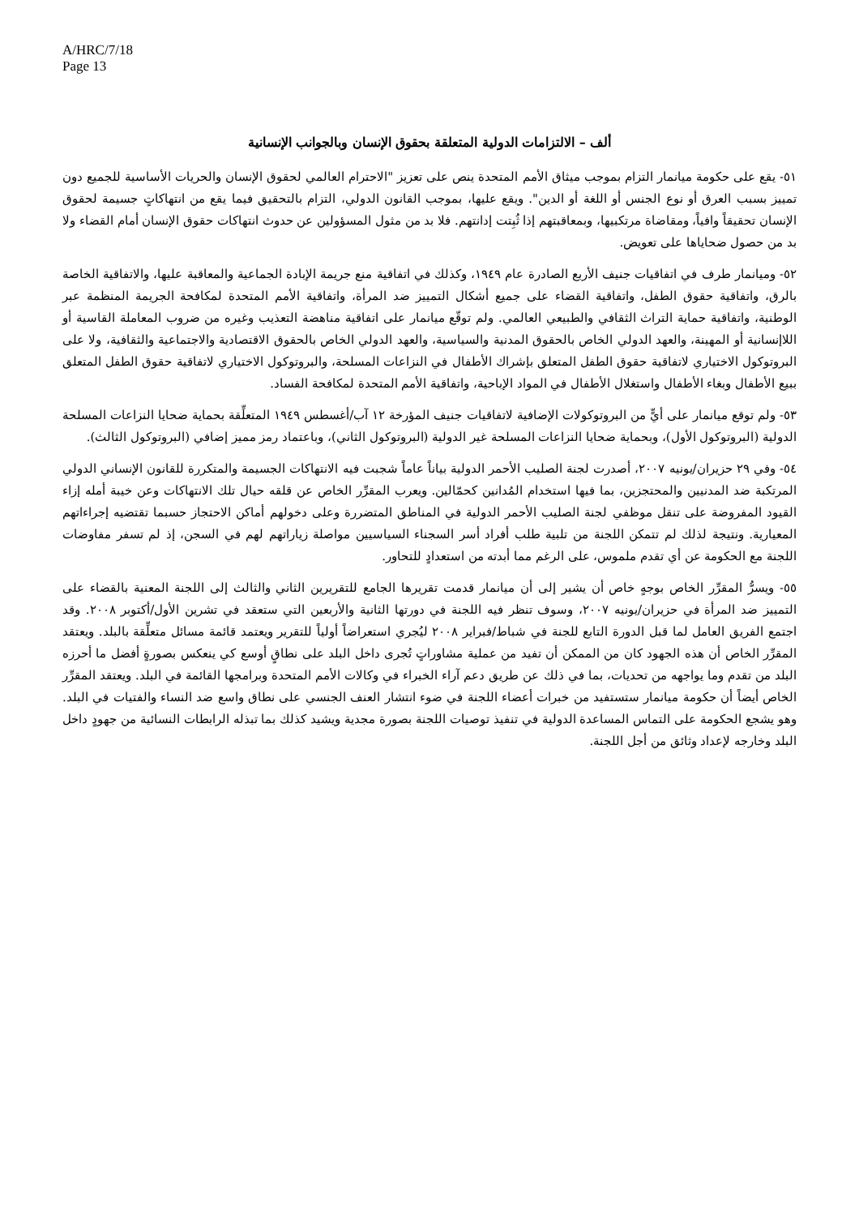A/HRC/7/18
Page 13
ألف – الالتزامات الدولية المتعلقة بحقوق الإنسان وبالجوانب الإنسانية
٥١- يقع على حكومة ميانمار التزام بموجب ميثاق الأمم المتحدة ينص على تعزيز "الاحترام العالمي لحقوق الإنسان والحريات الأساسية للجميع دون تمييز بسبب العرق أو نوع الجنس أو اللغة أو الدين". ويقع عليها، بموجب القانون الدولي، التزام بالتحقيق فيما يقع من انتهاكاتٍ جسيمة لحقوق الإنسان تحقيقاً وافياً، ومقاضاة مرتكبيها، وبمعاقبتهم إذا ثُبِتت إدانتهم. فلا بد من مثول المسؤولين عن حدوث انتهاكات حقوق الإنسان أمام القضاء ولا بد من حصول ضحاياها على تعويض.
٥٢- وميانمار طرف في اتفاقيات جنيف الأربع الصادرة عام ١٩٤٩، وكذلك في اتفاقية منع جريمة الإبادة الجماعية والمعاقبة عليها، والاتفاقية الخاصة بالرق، واتفاقية حقوق الطفل، واتفاقية القضاء على جميع أشكال التمييز ضد المرأة، واتفاقية الأمم المتحدة لمكافحة الجريمة المنظمة عبر الوطنية، واتفاقية حماية التراث الثقافي والطبيعي العالمي. ولم توقّع ميانمار على اتفاقية مناهضة التعذيب وغيره من ضروب المعاملة القاسية أو اللاإنسانية أو المهينة، والعهد الدولي الخاص بالحقوق المدنية والسياسية، والعهد الدولي الخاص بالحقوق الاقتصادية والاجتماعية والثقافية، ولا على البروتوكول الاختياري لاتفاقية حقوق الطفل المتعلق بإشراك الأطفال في النزاعات المسلحة، والبروتوكول الاختياري لاتفاقية حقوق الطفل المتعلق ببيع الأطفال وبغاء الأطفال واستغلال الأطفال في المواد الإباحية، واتفاقية الأمم المتحدة لمكافحة الفساد.
٥٣- ولم توقع ميانمار على أيٍّ من البروتوكولات الإضافية لاتفاقيات جنيف المؤرخة ١٢ آب/أغسطس ١٩٤٩ المتعلِّقة بحماية ضحايا النزاعات المسلحة الدولية (البروتوكول الأول)، وبحماية ضحايا النزاعات المسلحة غير الدولية (البروتوكول الثاني)، وباعتماد رمز مميز إضافي (البروتوكول الثالث).
٥٤- وفي ٢٩ حزيران/يونيه ٢٠٠٧، أصدرت لجنة الصليب الأحمر الدولية بياناً عاماً شجبت فيه الانتهاكات الجسيمة والمتكررة للقانون الإنساني الدولي المرتكبة ضد المدنيين والمحتجزين، بما فيها استخدام المُدانين كحمّالين. ويعرب المقرِّر الخاص عن قلقه حيال تلك الانتهاكات وعن خيبة أمله إزاء القيود المفروضة على تنقل موظفي لجنة الصليب الأحمر الدولية في المناطق المتضررة وعلى دخولهم أماكن الاحتجاز حسبما تقتضيه إجراءاتهم المعيارية. ونتيجة لذلك لم تتمكن اللجنة من تلبية طلب أفراد أسر السجناء السياسيين مواصلة زياراتهم لهم في السجن، إذ لم تسفر مفاوضات اللجنة مع الحكومة عن أي تقدم ملموس، على الرغم مما أبدته من استعدادٍ للتحاور.
٥٥- ويسرُّ المقرِّر الخاص بوجهٍ خاص أن يشير إلى أن ميانمار قدمت تقريرها الجامع للتقريرين الثاني والثالث إلى اللجنة المعنية بالقضاء على التمييز ضد المرأة في حزيران/يونيه ٢٠٠٧، وسوف تنظر فيه اللجنة في دورتها الثانية والأربعين التي ستعقد في تشرين الأول/أكتوبر ٢٠٠٨. وقد اجتمع الفريق العامل لما قبل الدورة التابع للجنة في شباط/فبراير ٢٠٠٨ ليُجري استعراضاً أولياً للتقرير ويعتمد قائمة مسائل متعلِّقة بالبلد. ويعتقد المقرِّر الخاص أن هذه الجهود كان من الممكن أن تفيد من عملية مشاوراتٍ تُجرى داخل البلد على نطاقٍ أوسع كي ينعكس بصورةٍ أفضل ما أحرزه البلد من تقدم وما يواجهه من تحديات، بما في ذلك عن طريق دعم آراء الخبراء في وكالات الأمم المتحدة وبرامجها القائمة في البلد. ويعتقد المقرِّر الخاص أيضاً أن حكومة ميانمار ستستفيد من خبرات أعضاء اللجنة في ضوء انتشار العنف الجنسي على نطاق واسع ضد النساء والفتيات في البلد. وهو يشجع الحكومة على التماس المساعدة الدولية في تنفيذ توصيات اللجنة بصورة مجدية ويشيد كذلك بما تبذله الرابطات النسائية من جهودٍ داخل البلد وخارجه لإعداد وثائق من أجل اللجنة.